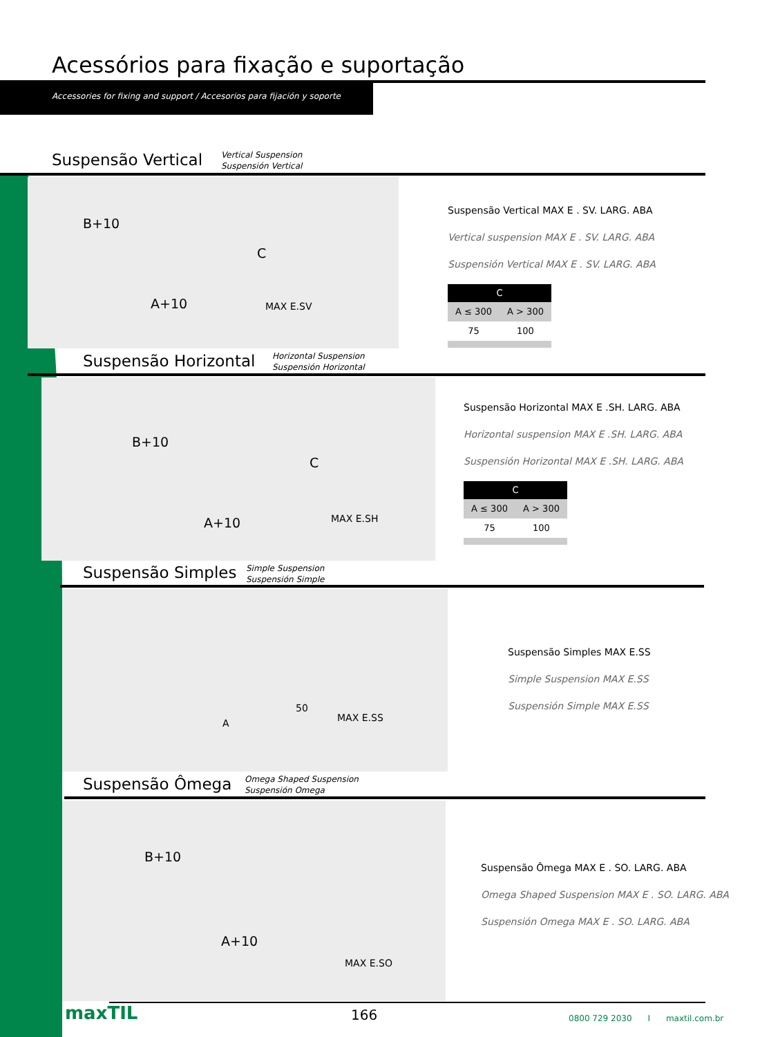Acessórios para fixação e suportação
Accessories for fixing and support / Accesorios para fijación y soporte
Suspensão Vertical
Vertical Suspension
Suspensión Vertical
B+10
C
A+10 MAX E.SV
Suspensão Vertical MAX E . SV. LARG. ABA
Vertical suspension MAX E . SV. LARG. ABA
Suspensión Vertical MAX E . SV. LARG. ABA
| C | |
| --- | --- |
| A ≤ 300 | A > 300 |
| 75 | 100 |
Suspensão Horizontal
Horizontal Suspension
Suspensión Horizontal
B+10
C
A+10 MAX E.SH
Suspensão Horizontal MAX E .SH. LARG. ABA
Horizontal suspension MAX E .SH. LARG. ABA
Suspensión Horizontal MAX E .SH. LARG. ABA
| C | |
| --- | --- |
| A ≤ 300 | A > 300 |
| 75 | 100 |
Suspensão Simples
Simple Suspension
Suspensión Simple
50
A MAX E.SS
Suspensão Simples MAX E.SS
Simple Suspension MAX E.SS
Suspensión Simple MAX E.SS
Suspensão Ômega
Omega Shaped Suspension
Suspensión Omega
B+10
A+10
MAX E.SO
Suspensão Ômega MAX E . SO. LARG. ABA
Omega Shaped Suspension MAX E . SO. LARG. ABA
Suspensión Omega MAX E . SO. LARG. ABA
maxTIL 166
0800 729 2030 I maxtil.com.br